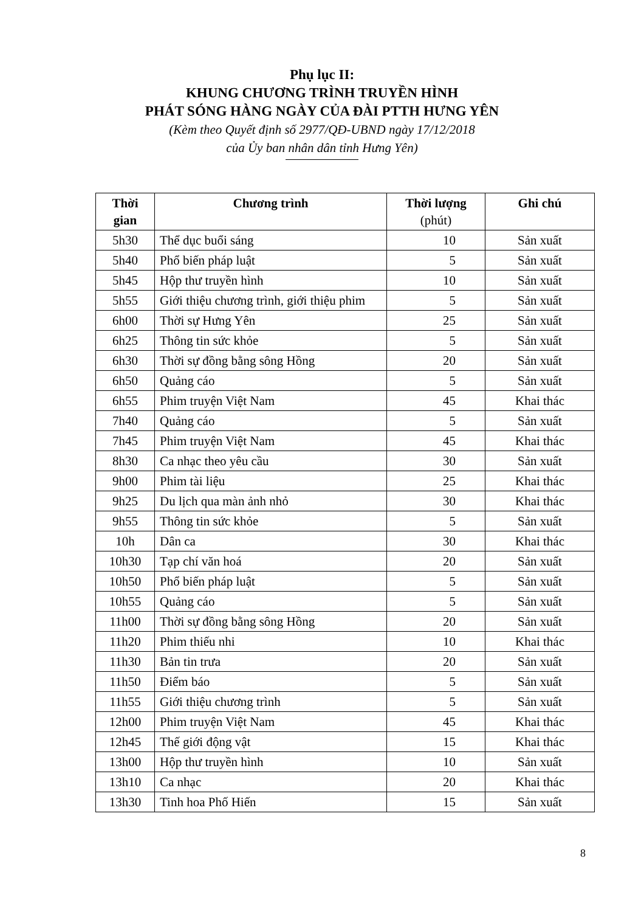Phụ lục II:
KHUNG CHƯƠNG TRÌNH TRUYỀN HÌNH
PHÁT SÓNG HÀNG NGÀY CỦA ĐÀI PTTH HƯNG YÊN
(Kèm theo Quyết định số 2977/QĐ-UBND ngày 17/12/2018
của Ủy ban nhân dân tỉnh Hưng Yên)
| Thời gian | Chương trình | Thời lượng (phút) | Ghi chú |
| --- | --- | --- | --- |
| 5h30 | Thể dục buổi sáng | 10 | Sản xuất |
| 5h40 | Phổ biến pháp luật | 5 | Sản xuất |
| 5h45 | Hộp thư truyền hình | 10 | Sản xuất |
| 5h55 | Giới thiệu chương trình, giới thiệu phim | 5 | Sản xuất |
| 6h00 | Thời sự Hưng Yên | 25 | Sản xuất |
| 6h25 | Thông tin sức khỏe | 5 | Sản xuất |
| 6h30 | Thời sự đồng bằng sông Hồng | 20 | Sản xuất |
| 6h50 | Quảng cáo | 5 | Sản xuất |
| 6h55 | Phim truyện Việt Nam | 45 | Khai thác |
| 7h40 | Quảng cáo | 5 | Sản xuất |
| 7h45 | Phim truyện Việt Nam | 45 | Khai thác |
| 8h30 | Ca nhạc theo yêu cầu | 30 | Sản xuất |
| 9h00 | Phim tài liệu | 25 | Khai thác |
| 9h25 | Du lịch qua màn ảnh nhỏ | 30 | Khai thác |
| 9h55 | Thông tin sức khỏe | 5 | Sản xuất |
| 10h | Dân ca | 30 | Khai thác |
| 10h30 | Tạp chí văn hoá | 20 | Sản xuất |
| 10h50 | Phổ biến pháp luật | 5 | Sản xuất |
| 10h55 | Quảng cáo | 5 | Sản xuất |
| 11h00 | Thời sự đồng bằng sông Hồng | 20 | Sản xuất |
| 11h20 | Phim thiếu nhi | 10 | Khai thác |
| 11h30 | Bản tin trưa | 20 | Sản xuất |
| 11h50 | Điểm báo | 5 | Sản xuất |
| 11h55 | Giới thiệu chương trình | 5 | Sản xuất |
| 12h00 | Phim truyện Việt Nam | 45 | Khai thác |
| 12h45 | Thế giới động vật | 15 | Khai thác |
| 13h00 | Hộp thư truyền hình | 10 | Sản xuất |
| 13h10 | Ca nhạc | 20 | Khai thác |
| 13h30 | Tinh hoa Phố Hiến | 15 | Sản xuất |
8